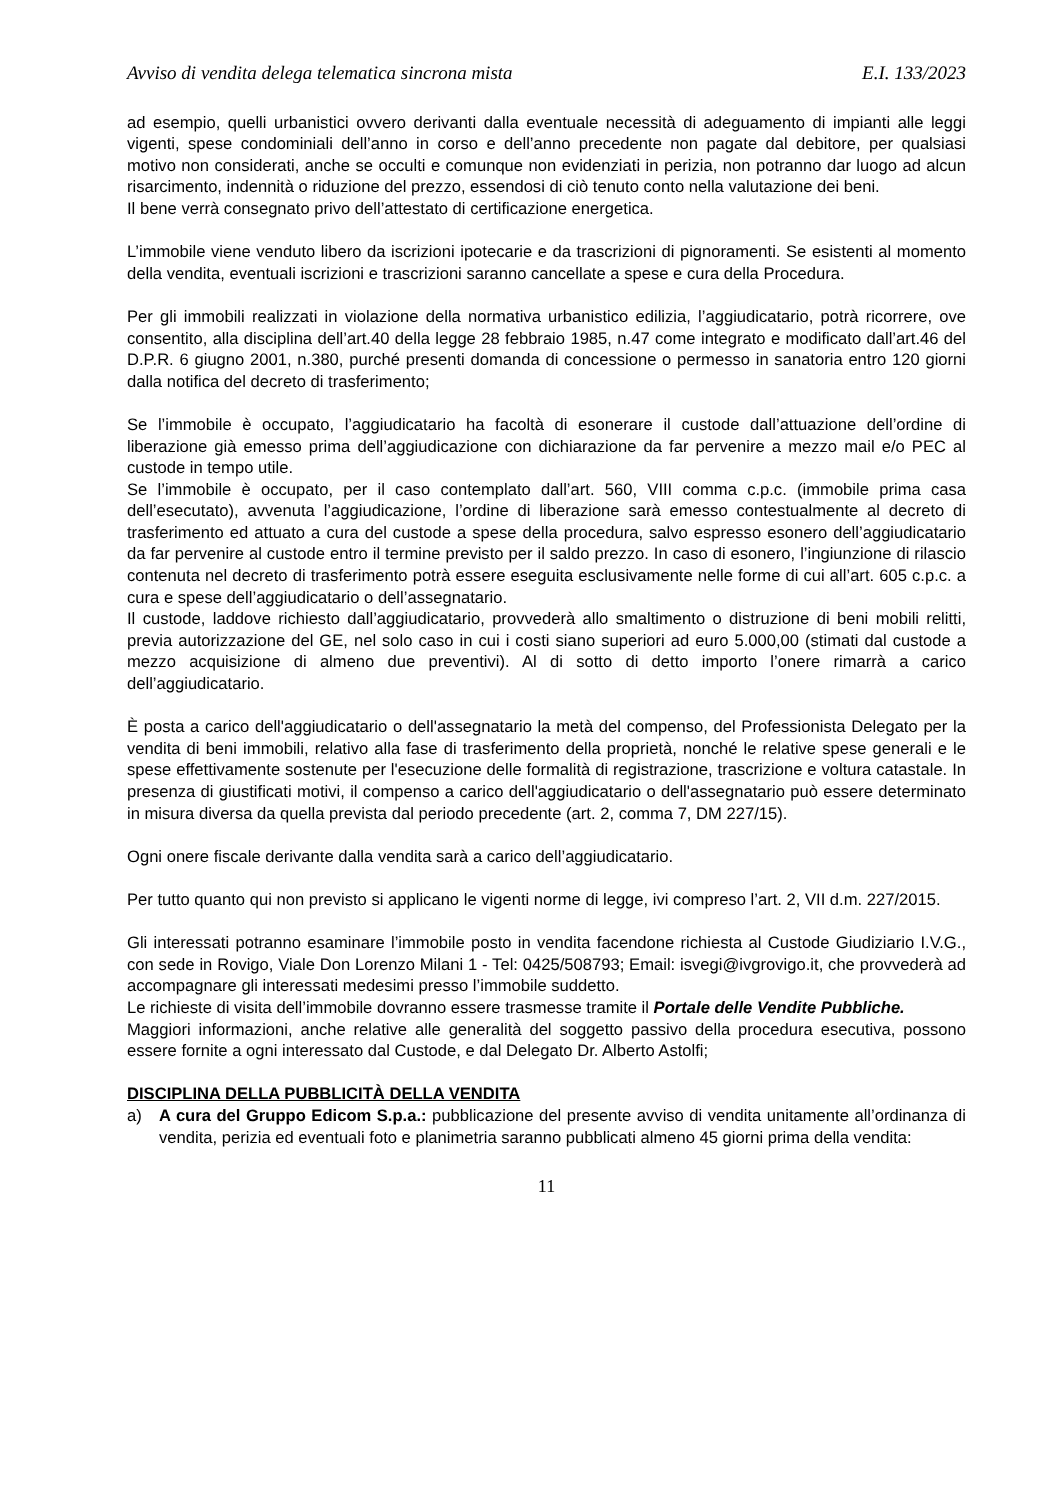Avviso di vendita delega telematica sincrona mista E.I. 133/2023
ad esempio, quelli urbanistici ovvero derivanti dalla eventuale necessità di adeguamento di impianti alle leggi vigenti, spese condominiali dell’anno in corso e dell’anno precedente non pagate dal debitore, per qualsiasi motivo non considerati, anche se occulti e comunque non evidenziati in perizia, non potranno dar luogo ad alcun risarcimento, indennità o riduzione del prezzo, essendosi di ciò tenuto conto nella valutazione dei beni.
Il bene verrà consegnato privo dell’attestato di certificazione energetica.
L’immobile viene venduto libero da iscrizioni ipotecarie e da trascrizioni di pignoramenti. Se esistenti al momento della vendita, eventuali iscrizioni e trascrizioni saranno cancellate a spese e cura della Procedura.
Per gli immobili realizzati in violazione della normativa urbanistico edilizia, l’aggiudicatario, potrà ricorrere, ove consentito, alla disciplina dell’art.40 della legge 28 febbraio 1985, n.47 come integrato e modificato dall’art.46 del D.P.R. 6 giugno 2001, n.380, purché presenti domanda di concessione o permesso in sanatoria entro 120 giorni dalla notifica del decreto di trasferimento;
Se l’immobile è occupato, l’aggiudicatario ha facoltà di esonerare il custode dall’attuazione dell’ordine di liberazione già emesso prima dell’aggiudicazione con dichiarazione da far pervenire a mezzo mail e/o PEC al custode in tempo utile.
Se l’immobile è occupato, per il caso contemplato dall’art. 560, VIII comma c.p.c. (immobile prima casa dell’esecutato), avvenuta l’aggiudicazione, l’ordine di liberazione sarà emesso contestualmente al decreto di trasferimento ed attuato a cura del custode a spese della procedura, salvo espresso esonero dell’aggiudicatario da far pervenire al custode entro il termine previsto per il saldo prezzo. In caso di esonero, l’ingiunzione di rilascio contenuta nel decreto di trasferimento potrà essere eseguita esclusivamente nelle forme di cui all’art. 605 c.p.c. a cura e spese dell’aggiudicatario o dell’assegnatario.
Il custode, laddove richiesto dall’aggiudicatario, provvederà allo smaltimento o distruzione di beni mobili relitti, previa autorizzazione del GE, nel solo caso in cui i costi siano superiori ad euro 5.000,00 (stimati dal custode a mezzo acquisizione di almeno due preventivi). Al di sotto di detto importo l’onere rimarrà a carico dell’aggiudicatario.
È posta a carico dell'aggiudicatario o dell'assegnatario la metà del compenso, del Professionista Delegato per la vendita di beni immobili, relativo alla fase di trasferimento della proprietà, nonché le relative spese generali e le spese effettivamente sostenute per l'esecuzione delle formalità di registrazione, trascrizione e voltura catastale. In presenza di giustificati motivi, il compenso a carico dell'aggiudicatario o dell'assegnatario può essere determinato in misura diversa da quella prevista dal periodo precedente (art. 2, comma 7, DM 227/15).
Ogni onere fiscale derivante dalla vendita sarà a carico dell’aggiudicatario.
Per tutto quanto qui non previsto si applicano le vigenti norme di legge, ivi compreso l’art. 2, VII d.m. 227/2015.
Gli interessati potranno esaminare l’immobile posto in vendita facendone richiesta al Custode Giudiziario I.V.G., con sede in Rovigo, Viale Don Lorenzo Milani 1 - Tel: 0425/508793; Email: isvegi@ivgrovigo.it, che provvederà ad accompagnare gli interessati medesimi presso l’immobile suddetto.
Le richieste di visita dell’immobile dovranno essere trasmesse tramite il Portale delle Vendite Pubbliche.
Maggiori informazioni, anche relative alle generalità del soggetto passivo della procedura esecutiva, possono essere fornite a ogni interessato dal Custode, e dal Delegato Dr. Alberto Astolfi;
DISCIPLINA DELLA PUBBLICITÀ DELLA VENDITA
a) A cura del Gruppo Edicom S.p.a.: pubblicazione del presente avviso di vendita unitamente all’ordinanza di vendita, perizia ed eventuali foto e planimetria saranno pubblicati almeno 45 giorni prima della vendita:
11